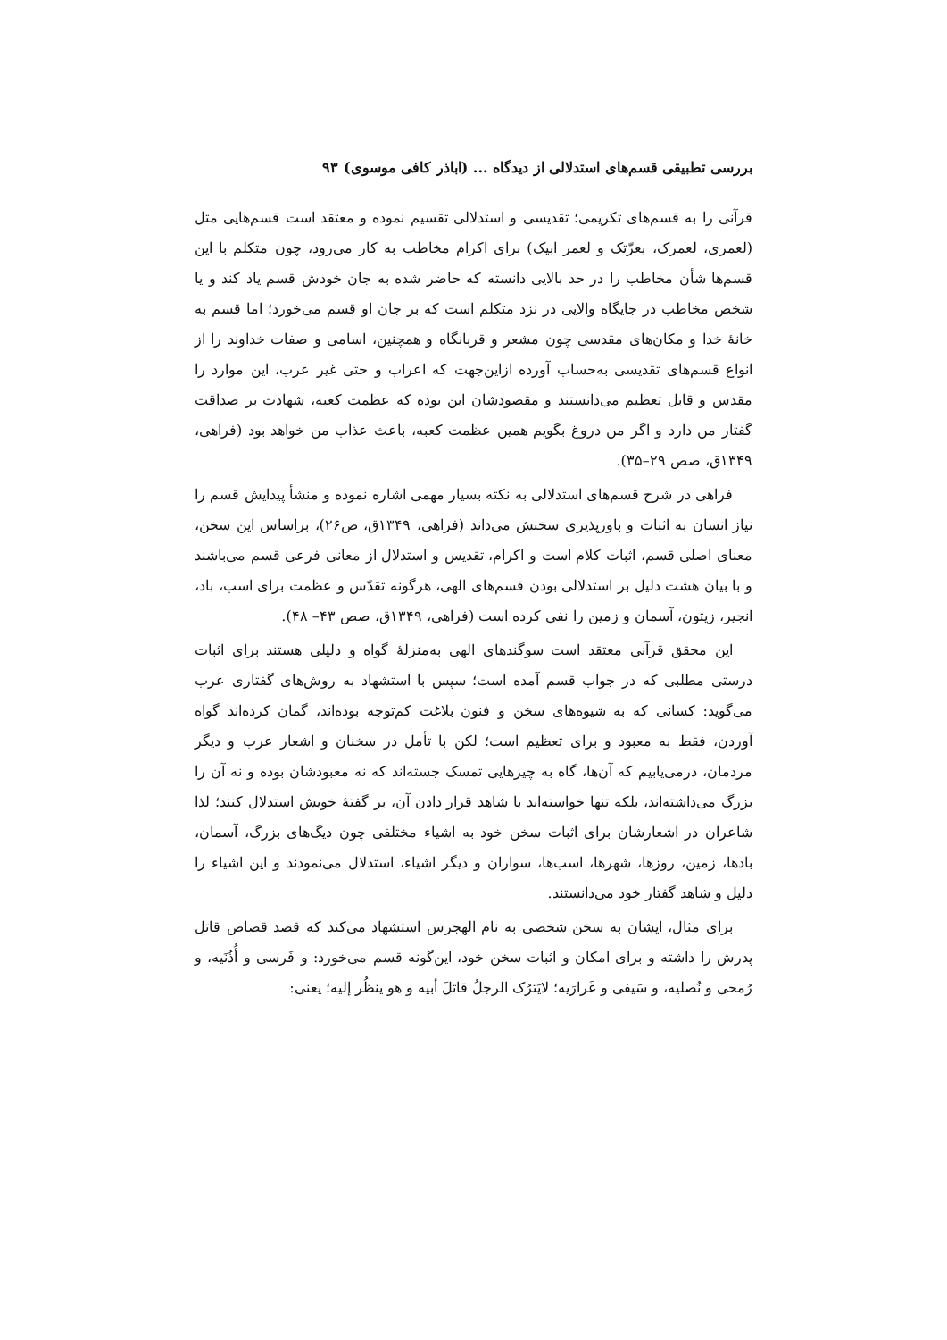بررسی تطبیقی قسم‌های استدلالی از دیدگاه ... (اباذر کافی موسوی) ۹۳
قرآنی را به قسم‌های تکریمی؛ تقدیسی و استدلالی تقسیم نموده و معتقد است قسم‌هایی مثل (لعمری، لعمرک، بعزّتک و لعمر ابیک) برای اکرام مخاطب به کار می‌رود، چون متکلم با این قسم‌ها شأن مخاطب را در حد بالایی دانسته که حاضر شده به جان خودش قسم یاد کند و یا شخص مخاطب در جایگاه والایی در نزد متکلم است که بر جان او قسم می‌خورد؛ اما قسم به خانهٔ خدا و مکان‌های مقدسی چون مشعر و قربانگاه و همچنین، اسامی و صفات خداوند را از انواع قسم‌های تقدیسی به‌حساب آورده ازاین‌جهت که اعراب و حتی غیر عرب، این موارد را مقدس و قابل تعظیم می‌دانستند و مقصودشان این بوده که عظمت کعبه، شهادت بر صداقت گفتار من دارد و اگر من دروغ بگویم همین عظمت کعبه، باعث عذاب من خواهد بود (فراهی، ۱۳۴۹ق، صص ۲۹–۳۵).
فراهی در شرح قسم‌های استدلالی به نکته بسیار مهمی اشاره نموده و منشأ پیدایش قسم را نیاز انسان به اثبات و باورپذیری سخنش می‌داند (فراهی، ۱۳۴۹ق، ص۲۶)، براساس این سخن، معنای اصلی قسم، اثبات کلام است و اکرام، تقدیس و استدلال از معانی فرعی قسم می‌باشند و با بیان هشت دلیل بر استدلالی بودن قسم‌های الهی، هرگونه تقدّس و عظمت برای اسب، باد، انجیر، زیتون، آسمان و زمین را نفی کرده است (فراهی، ۱۳۴۹ق، صص ۴۳– ۴۸).
این محقق قرآنی معتقد است سوگندهای الهی به‌منزلهٔ گواه و دلیلی هستند برای اثبات درستی مطلبی که در جواب قسم آمده است؛ سپس با استشهاد به روش‌های گفتاری عرب می‌گوید: کسانی که به شیوه‌های سخن و فنون بلاغت کم‌توجه بوده‌اند، گمان کرده‌اند گواه آوردن، فقط به معبود و برای تعظیم است؛ لکن با تأمل در سخنان و اشعار عرب و دیگر مردمان، درمی‌یابیم که آن‌ها، گاه به چیزهایی تمسک جسته‌اند که نه معبودشان بوده و نه آن را بزرگ می‌داشته‌اند، بلکه تنها خواسته‌اند با شاهد قرار دادن آن، بر گفتهٔ خویش استدلال کنند؛ لذا شاعران در اشعارشان برای اثبات سخن خود به اشیاء مختلفی چون دیگ‌های بزرگ، آسمان، بادها، زمین، روزها، شهرها، اسب‌ها، سواران و دیگر اشیاء، استدلال می‌نمودند و این اشیاء را دلیل و شاهد گفتار خود می‌دانستند.
برای مثال، ایشان به سخن شخصی به نام الهجرس استشهاد می‌کند که قصد قصاص قاتل پدرش را داشته و برای امکان و اثبات سخن خود، این‌گونه قسم می‌خورد: و فَرسی و أُذُنَیه، و رُمحی و نُصلیه، و سَیفی و غَرارَیه؛ لایَترُک الرجلُ قاتلَ أبیه و هو ینظُر إلیه؛ یعنی: